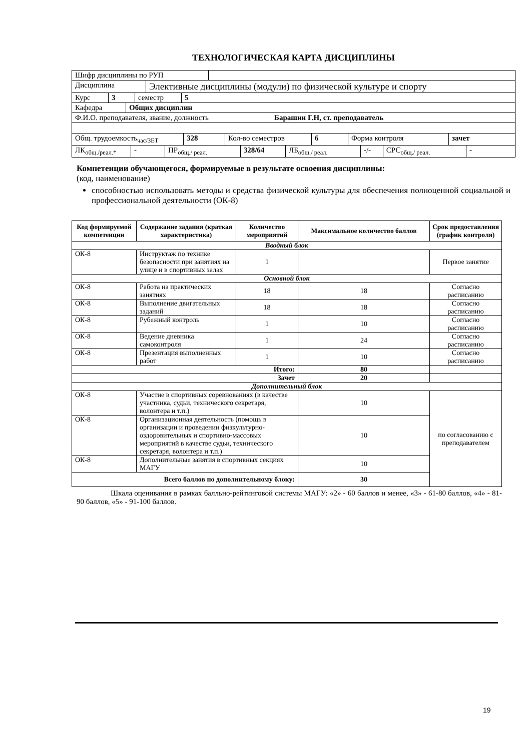ТЕХНОЛОГИЧЕСКАЯ КАРТА ДИСЦИПЛИНЫ
| Шифр дисциплины по РУП | |
| Дисциплина | Элективные дисциплины (модули) по физической культуре и спорту |
| Курс | 3 | семестр | 5 |
| Кафедра | Общих дисциплин |
| Ф.И.О. преподавателя, звание, должность | Барашин Г.Н, ст. преподаватель |
| Общ. трудоемкость<sub>час/ЗЕТ</sub> | 328 | Кол-во семестров | 6 | Форма контроля | зачет |
| ЛК<sub>общ./реал.*</sub> | - | ПР<sub>общ./ реал.</sub> | 328/64 | ЛБ<sub>общ./ реал.</sub> | -/- | СРС<sub>общ./ реал.</sub> | - |
Компетенции обучающегося, формируемые в результате освоения дисциплины:
(код, наименование)
способностью использовать методы и средства физической культуры для обеспечения полноценной социальной и профессиональной деятельности (ОК-8)
| Код формируемой компетенции | Содержание задания (краткая характеристика) | Количество мероприятий | Максимальное количество баллов | Срок предоставления (график контроля) |
| --- | --- | --- | --- | --- |
| Вводный блок | | | | |
| ОК-8 | Инструктаж по технике безопасности при занятиях на улице и в спортивных залах | 1 | | Первое занятие |
| Основной блок | | | | |
| ОК-8 | Работа на практических занятиях | 18 | 18 | Согласно расписанию |
| ОК-8 | Выполнение двигательных заданий | 18 | 18 | Согласно расписанию |
| ОК-8 | Рубежный контроль | 1 | 10 | Согласно расписанию |
| ОК-8 | Ведение дневника самоконтроля | 1 | 24 | Согласно расписанию |
| ОК-8 | Презентация выполненных работ | 1 | 10 | Согласно расписанию |
| Итого: | | | 80 | |
| Зачет | | | 20 | |
| Дополнительный блок | | | | |
| ОК-8 | Участие в спортивных соревнованиях (в качестве участника, судьи, технического секретаря, волонтера и т.п.) | | 10 | по согласованию с преподавателем |
| ОК-8 | Организационная деятельность (помощь в организации и проведении физкультурно-оздоровительных и спортивно-массовых мероприятий в качестве судьи, технического секретаря, волонтера и т.п.) | | 10 | |
| ОК-8 | Дополнительные занятия в спортивных секциях МАГУ | | 10 | |
| Всего баллов по дополнительному блоку: | | | 30 | |
Шкала оценивания в рамках балльно-рейтинговой системы МАГУ: «2» - 60 баллов и менее, «3» - 61-80 баллов, «4» - 81-90 баллов, «5» - 91-100 баллов.
19